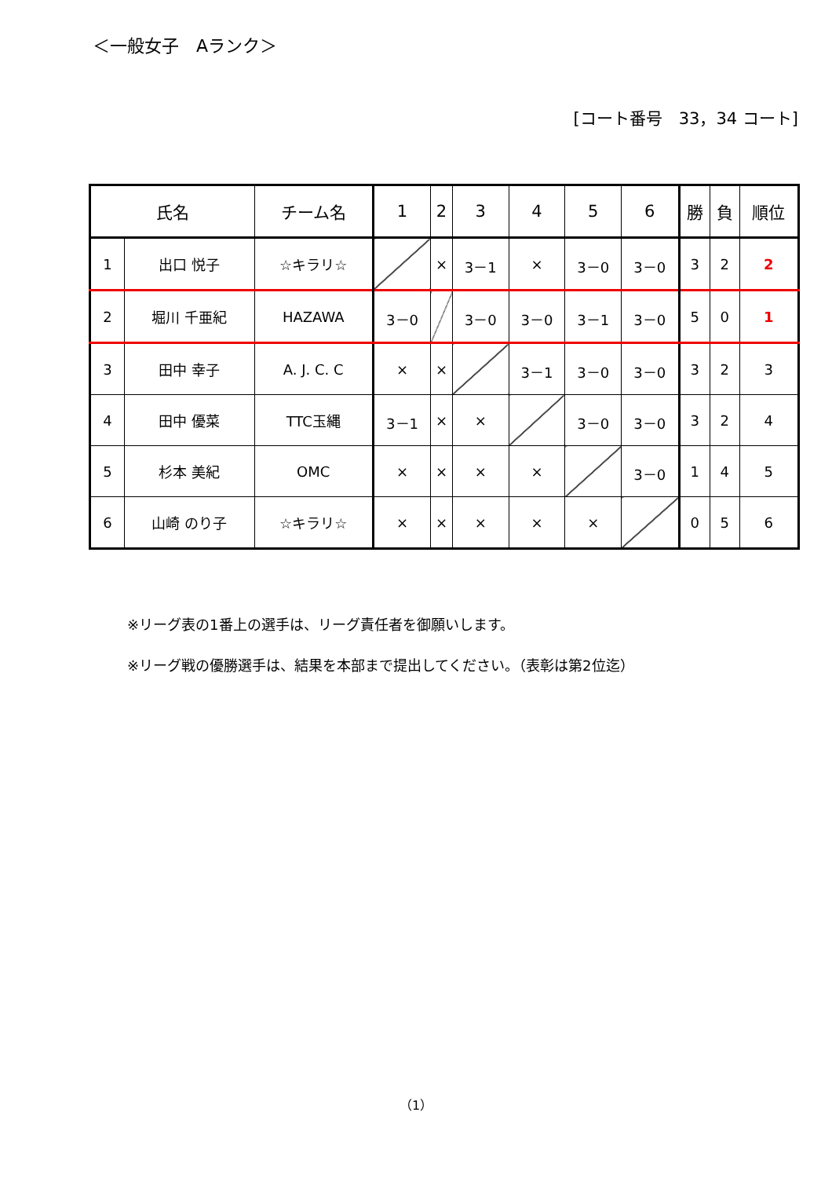＜一般女子　Aランク＞
[コート番号　33，34 コート]
| 氏名 | | チーム名 | 1 | 2 | 3 | 4 | 5 | 6 | 勝 | 負 | 順位 |
| --- | --- | --- | --- | --- | --- | --- | --- | --- | --- | --- | --- |
| 1 | 出口 悦子 | ☆キラリ☆ | | × | 3－1 | × | 3－0 | 3－0 | 3 | 2 | 2 |
| 2 | 堀川 千亜紀 | HAZAWA | 3－0 | | 3－0 | 3－0 | 3－1 | 3－0 | 5 | 0 | 1 |
| 3 | 田中 幸子 | A. J. C. C | × | × | | 3－1 | 3－0 | 3－0 | 3 | 2 | 3 |
| 4 | 田中 優菜 | TTC玉縄 | 3－1 | × | × | | 3－0 | 3－0 | 3 | 2 | 4 |
| 5 | 杉本 美紀 | OMC | × | × | × | × | | 3－0 | 1 | 4 | 5 |
| 6 | 山崎 のり子 | ☆キラリ☆ | × | × | × | × | × | | 0 | 5 | 6 |
※リーグ表の1番上の選手は、リーグ責任者を御願いします。
※リーグ戦の優勝選手は、結果を本部まで提出してください。（表彰は第2位迄）
（1）